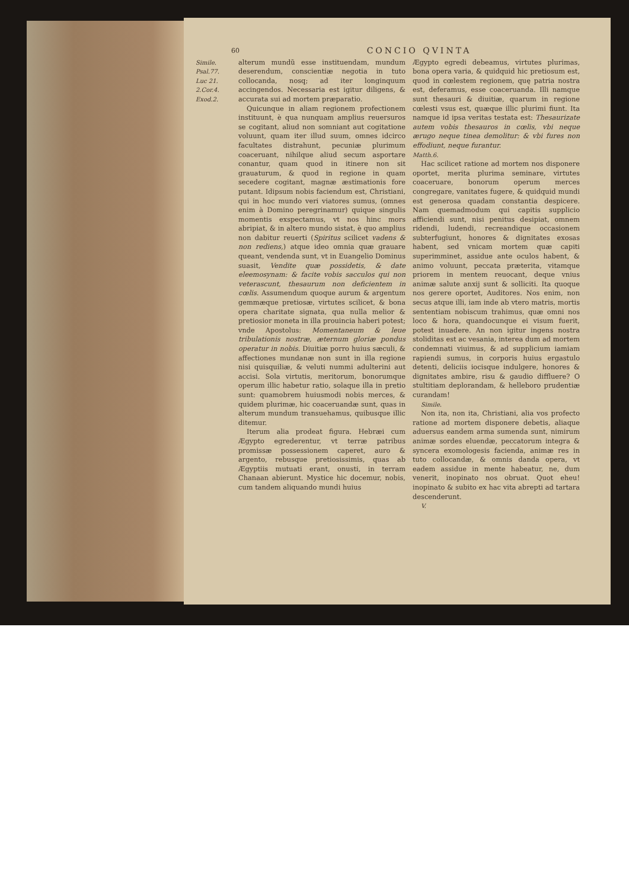60 CONCIO QVINTA
Simile.
Psal.77.
Luc 21.
2.Cor.4.
Exod.2.
alterum mundũ esse instituendam, mundum deserendum, conscientiæ negotia in tuto collocanda, nosq; ad iter longinquum accingendos. Necessaria est igitur diligens, & accurata sui ad mortem præparatio.
Quicunque in aliam regionem profectionem instituunt, è qua nunquam amplius reuersuros se cogitant, aliud non somniant aut cogitatione voluunt, quam iter illud suum, omnes idcirco facultates distrahunt, pecuniæ plurimum coaceruant, nihilque aliud secum asportare conantur, quam quod in itinere non sit grauaturum, & quod in regione in quam secedere cogitant, magnæ æstimationis fore putant. Idipsum nobis faciendum est, Christiani, qui in hoc mundo veri viatores sumus, (omnes enim à Domino peregrinamur) quique singulis momentis exspectamus, vt nos hinc mors abripiat, & in altero mundo sistat, è quo amplius non dabitur reuerti (Spiritus scilicet vadens & non rediens,) atque ideo omnia quæ grauare queant, vendenda sunt, vt in Euangelio Dominus suasit, Vendite quæ possidetis, & date eleemosynam: & facite vobis sacculos qui non veterascunt, thesaurum non deficientem in cœlis. Assumendum quoque aurum & argentum gemmæque pretiosæ, virtutes scilicet, & bona opera charitate signata, qua nulla melior & pretiosior moneta in illa prouincia haberi potest; vnde Apostolus: Momentaneum & leue tribulationis nostræ, æternum gloriæ pondus operatur in nobis. Diuitiæ porro huius sæculi, & affectiones mundanæ non sunt in illa regione nisi quisquiliæ, & veluti nummi adulterini aut accisi. Sola virtutis, meritorum, bonorumque operum illic habetur ratio, solaque illa in pretio sunt: quamobrem huiusmodi nobis merces, & quidem plurimæ, hic coaceruandæ sunt, quas in alterum mundum transuehamus, quibusque illic ditemur.
Iterum alia prodeat figura. Hebræi cum Ægypto egrederentur, vt terræ patribus promissæ possessionem caperet, auro & argento, rebusque pretiosissimis, quas ab Ægyptiis mutuati erant, onusti, in terram Chanaan abierunt. Mystice hic docemur, nobis, cum tandem aliquando mundi huius
Ægypto egredi debeamus, virtutes plurimas, bona opera varia, & quidquid hic pretiosum est, quod in cœlestem regionem, quę patria nostra est, deferamus, esse coaceruanda. Illi namque sunt thesauri & diuitiæ, quarum in regione cœlesti vsus est, quæque illic plurimi fiunt. Ita namque id ipsa veritas testata est: Thesaurizate autem vobis thesauros in cœlis, vbi neque ærugo neque tinea demolitur: & vbi fures non effodiunt, neque furantur.
Matth.6.
Hac scilicet ratione ad mortem nos disponere oportet, merita plurima seminare, virtutes coaceruare, bonorum operum merces congregare, vanitates fugere, & quidquid mundi est generosa quadam constantia despicere. Nam quemadmodum qui capitis supplicio afficiendi sunt, nisi penitus desipiat, omnem ridendi, ludendi, recreandique occasionem subterfugiunt, honores & dignitates exosas habent, sed vnicam mortem quæ capiti superimminet, assidue ante oculos habent, & animo voluunt, peccata præterita, vitamque priorem in mentem reuocant, deque vnius animæ salute anxij sunt & solliciti. Ita quoque nos gerere oportet, Auditores. Nos enim, non secus atque illi, iam inde ab vtero matris, mortis sententiam nobiscum trahimus, quæ omni nos loco & hora, quandocunque ei visum fuerit, potest inuadere. An non igitur ingens nostra stoliditas est ac vesania, interea dum ad mortem condemnati viuimus, & ad supplicium iamiam rapiendi sumus, in corporis huius ergastulo detenti, deliciis iocisque indulgere, honores & dignitates ambire, risu & gaudio diffluere? O stultitiam deplorandam, & helleboro prudentiæ curandam!
Simile.
Non ita, non ita, Christiani, alia vos profecto ratione ad mortem disponere debetis, aliaque aduersus eandem arma sumenda sunt, nimirum animæ sordes eluendæ, peccatorum integra & syncera exomologesis facienda, animæ res in tuto collocandæ, & omnis danda opera, vt eadem assidue in mente habeatur, ne, dum venerit, inopinato nos obruat. Quot eheu! inopinato & subito ex hac vita abrepti ad tartara descenderunt.
V.